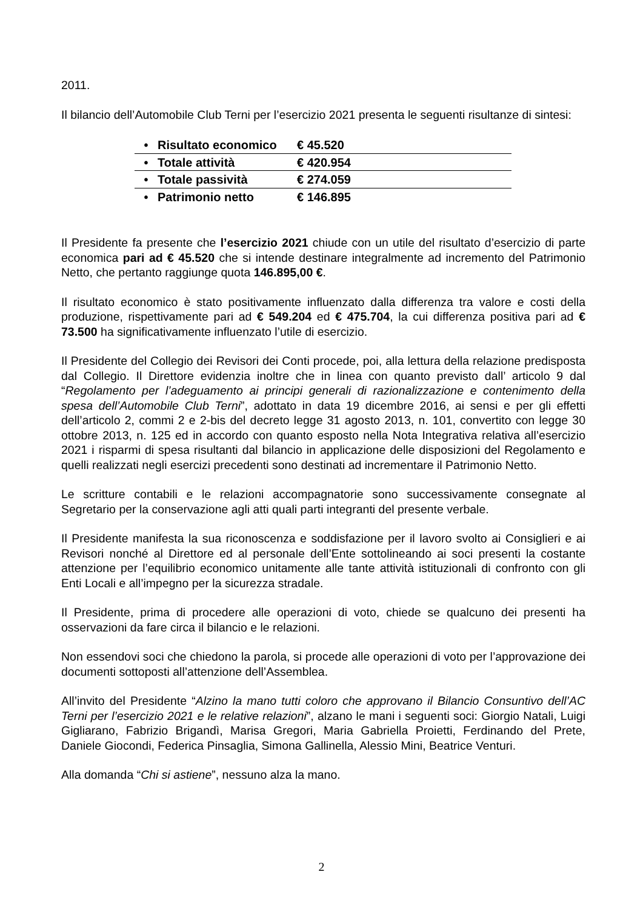2011.
Il bilancio dell’Automobile Club Terni per l’esercizio 2021 presenta le seguenti risultanze di sintesi:
| • | Risultato economico | € 45.520 |
| • | Totale attività | € 420.954 |
| • | Totale passività | € 274.059 |
| • | Patrimonio netto | € 146.895 |
Il Presidente fa presente che l’esercizio 2021 chiude con un utile del risultato d’esercizio di parte economica pari ad € 45.520 che si intende destinare integralmente ad incremento del Patrimonio Netto, che pertanto raggiunge quota 146.895,00 €.
Il risultato economico è stato positivamente influenzato dalla differenza tra valore e costi della produzione, rispettivamente pari ad € 549.204 ed € 475.704, la cui differenza positiva pari ad € 73.500 ha significativamente influenzato l’utile di esercizio.
Il Presidente del Collegio dei Revisori dei Conti procede, poi, alla lettura della relazione predisposta dal Collegio. Il Direttore evidenzia inoltre che in linea con quanto previsto dall’ articolo 9 dal “Regolamento per l’adeguamento ai principi generali di razionalizzazione e contenimento della spesa dell’Automobile Club Terni”, adottato in data 19 dicembre 2016, ai sensi e per gli effetti dell’articolo 2, commi 2 e 2-bis del decreto legge 31 agosto 2013, n. 101, convertito con legge 30 ottobre 2013, n. 125 ed in accordo con quanto esposto nella Nota Integrativa relativa all’esercizio 2021 i risparmi di spesa risultanti dal bilancio in applicazione delle disposizioni del Regolamento e quelli realizzati negli esercizi precedenti sono destinati ad incrementare il Patrimonio Netto.
Le scritture contabili e le relazioni accompagnatorie sono successivamente consegnate al Segretario per la conservazione agli atti quali parti integranti del presente verbale.
Il Presidente manifesta la sua riconoscenza e soddisfazione per il lavoro svolto ai Consiglieri e ai Revisori nonché al Direttore ed al personale dell’Ente sottolineando ai soci presenti la costante attenzione per l’equilibrio economico unitamente alle tante attività istituzionali di confronto con gli Enti Locali e all’impegno per la sicurezza stradale.
Il Presidente, prima di procedere alle operazioni di voto, chiede se qualcuno dei presenti ha osservazioni da fare circa il bilancio e le relazioni.
Non essendovi soci che chiedono la parola, si procede alle operazioni di voto per l’approvazione dei documenti sottoposti all’attenzione dell’Assemblea.
All’invito del Presidente “Alzino la mano tutti coloro che approvano il Bilancio Consuntivo dell’AC Terni per l’esercizio 2021 e le relative relazioni”, alzano le mani i seguenti soci: Giorgio Natali, Luigi Gigliarano, Fabrizio Brigandì, Marisa Gregori, Maria Gabriella Proietti, Ferdinando del Prete, Daniele Giocondi, Federica Pinsaglia, Simona Gallinella, Alessio Mini, Beatrice Venturi.
Alla domanda “Chi si astiene”, nessuno alza la mano.
2